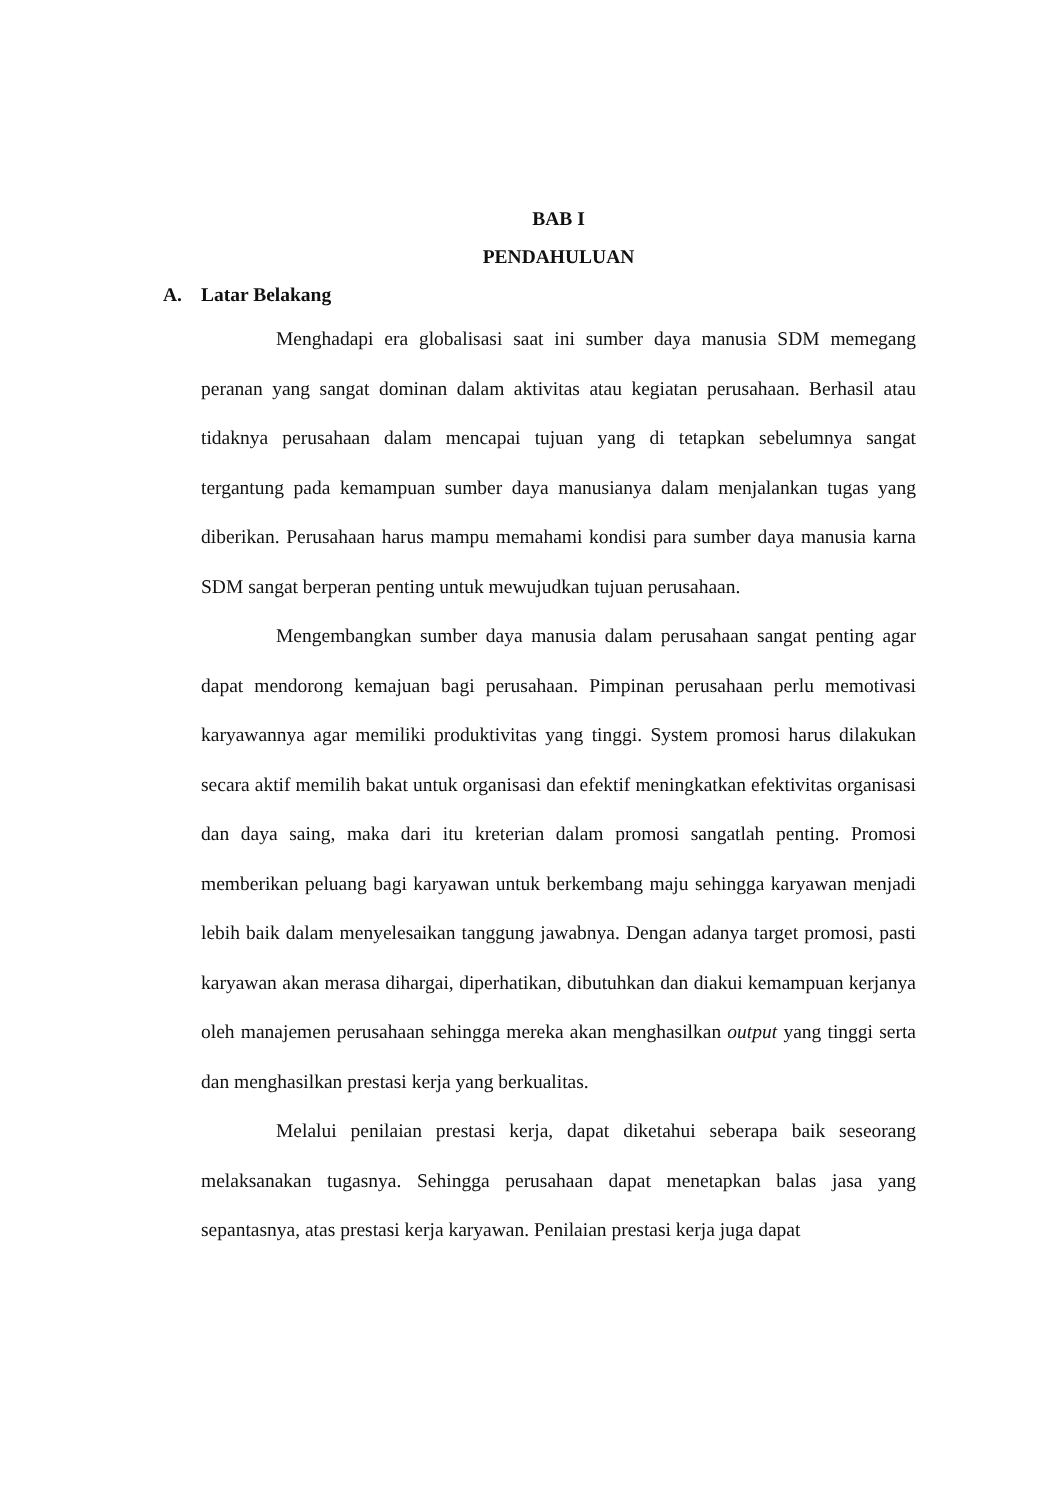BAB I
PENDAHULUAN
A. Latar Belakang
Menghadapi era globalisasi saat ini sumber daya manusia SDM memegang peranan yang sangat dominan dalam aktivitas atau kegiatan perusahaan. Berhasil atau tidaknya perusahaan dalam mencapai tujuan yang di tetapkan sebelumnya sangat tergantung pada kemampuan sumber daya manusianya dalam menjalankan tugas yang diberikan. Perusahaan harus mampu memahami kondisi para sumber daya manusia karna SDM sangat berperan penting untuk mewujudkan tujuan perusahaan.
Mengembangkan sumber daya manusia dalam perusahaan sangat penting agar dapat mendorong kemajuan bagi perusahaan. Pimpinan perusahaan perlu memotivasi karyawannya agar memiliki produktivitas yang tinggi. System promosi harus dilakukan secara aktif memilih bakat untuk organisasi dan efektif meningkatkan efektivitas organisasi dan daya saing, maka dari itu kreterian dalam promosi sangatlah penting. Promosi memberikan peluang bagi karyawan untuk berkembang maju sehingga karyawan menjadi lebih baik dalam menyelesaikan tanggung jawabnya. Dengan adanya target promosi, pasti karyawan akan merasa dihargai, diperhatikan, dibutuhkan dan diakui kemampuan kerjanya oleh manajemen perusahaan sehingga mereka akan menghasilkan output yang tinggi serta dan menghasilkan prestasi kerja yang berkualitas.
Melalui penilaian prestasi kerja, dapat diketahui seberapa baik seseorang melaksanakan tugasnya. Sehingga perusahaan dapat menetapkan balas jasa yang sepantasnya, atas prestasi kerja karyawan. Penilaian prestasi kerja juga dapat